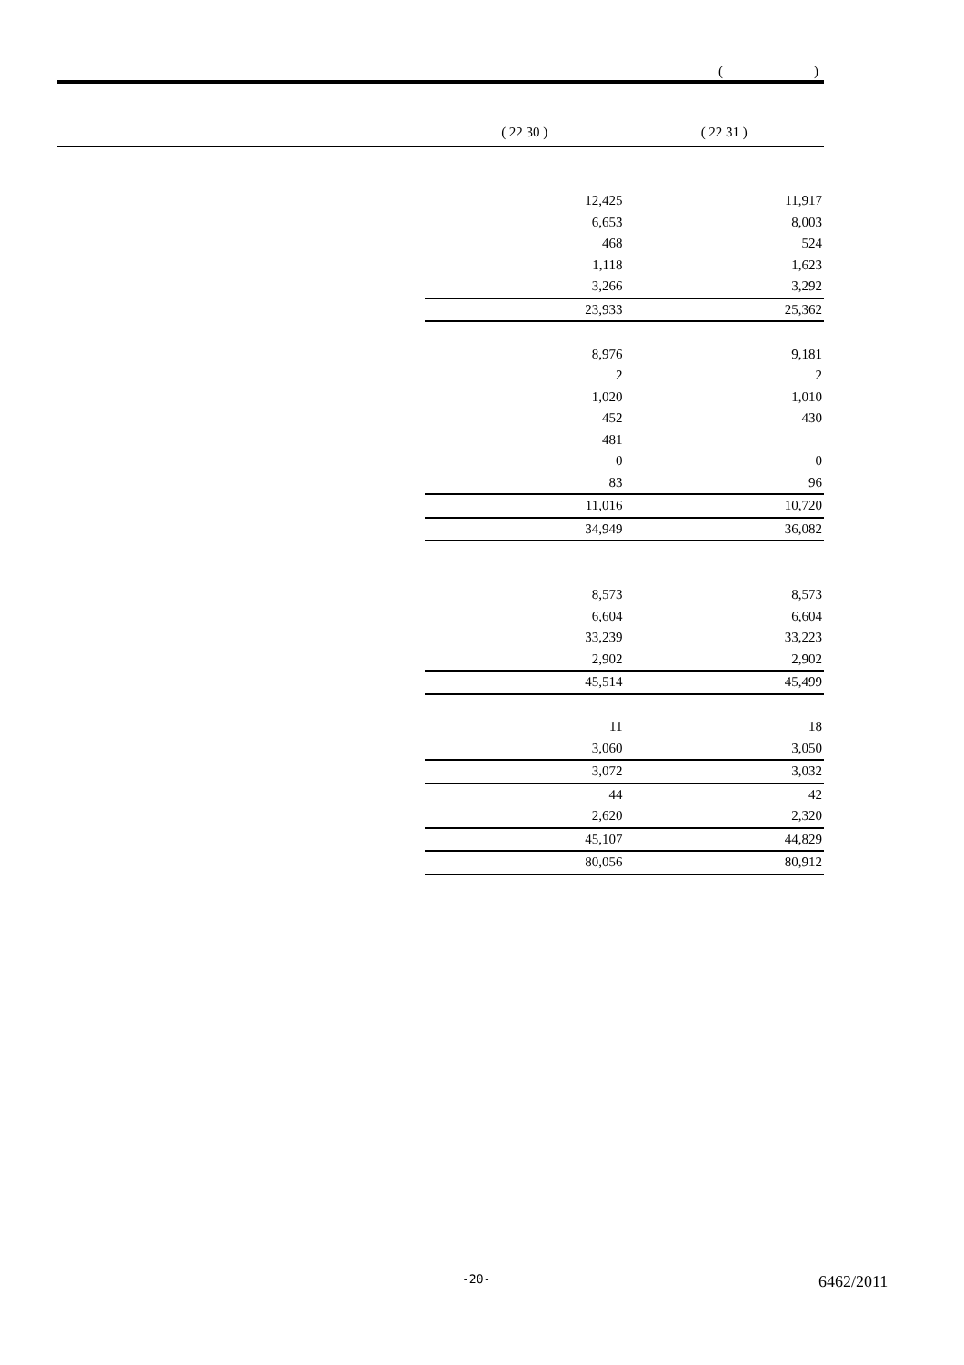()
| | ( 22 30 ) | ( 22 31 ) |
| --- | --- | --- |
| | 12,425 | 11,917 |
| | 6,653 | 8,003 |
| | 468 | 524 |
| | 1,118 | 1,623 |
| | 3,266 | 3,292 |
| | 23,933 | 25,362 |
| | 8,976 | 9,181 |
| | 2 | 2 |
| | 1,020 | 1,010 |
| | 452 | 430 |
| | 481 | |
| | 0 | 0 |
| | 83 | 96 |
| | 11,016 | 10,720 |
| | 34,949 | 36,082 |
| | 8,573 | 8,573 |
| | 6,604 | 6,604 |
| | 33,239 | 33,223 |
| | 2,902 | 2,902 |
| | 45,514 | 45,499 |
| | 11 | 18 |
| | 3,060 | 3,050 |
| | 3,072 | 3,032 |
| | 44 | 42 |
| | 2,620 | 2,320 |
| | 45,107 | 44,829 |
| | 80,056 | 80,912 |
-20- 6462/2011